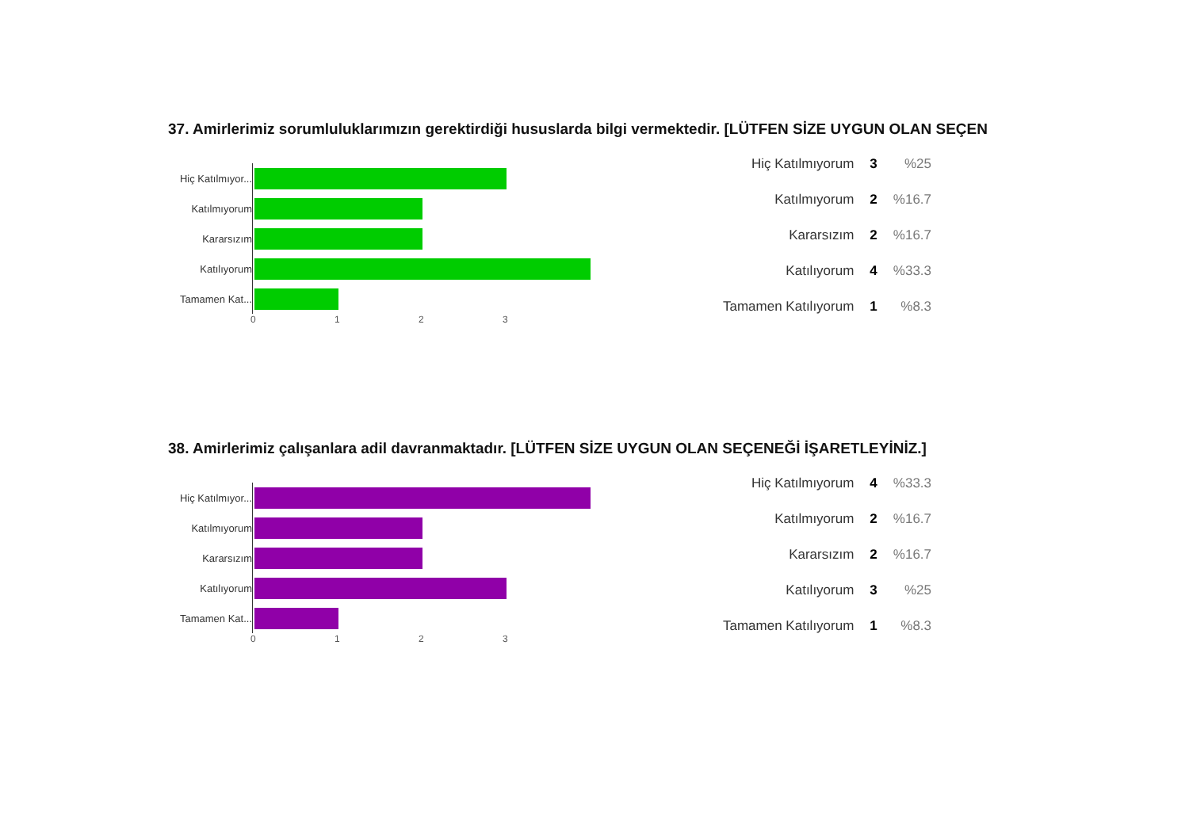37. Amirlerimiz sorumluluklarımızın gerektirdiği hususlarda bilgi vermektedir. [LÜTFEN SİZE UYGUN OLAN SEÇEN
Hiç Katılmıyor...
Katılmıyorum
Kararsızım
Katılıyorum
Tamamen Kat...
0123
| Hiç Katılmıyorum | 3 | %25 |
| Katılmıyorum | 2 | %16.7 |
| Kararsızım | 2 | %16.7 |
| Katılıyorum | 4 | %33.3 |
| Tamamen Katılıyorum | 1 | %8.3 |
38. Amirlerimiz çalışanlara adil davranmaktadır. [LÜTFEN SİZE UYGUN OLAN SEÇENEĞİ İŞARETLEYİNİZ.]
Hiç Katılmıyor...
Katılmıyorum
Kararsızım
Katılıyorum
Tamamen Kat...
0123
| Hiç Katılmıyorum | 4 | %33.3 |
| Katılmıyorum | 2 | %16.7 |
| Kararsızım | 2 | %16.7 |
| Katılıyorum | 3 | %25 |
| Tamamen Katılıyorum | 1 | %8.3 |